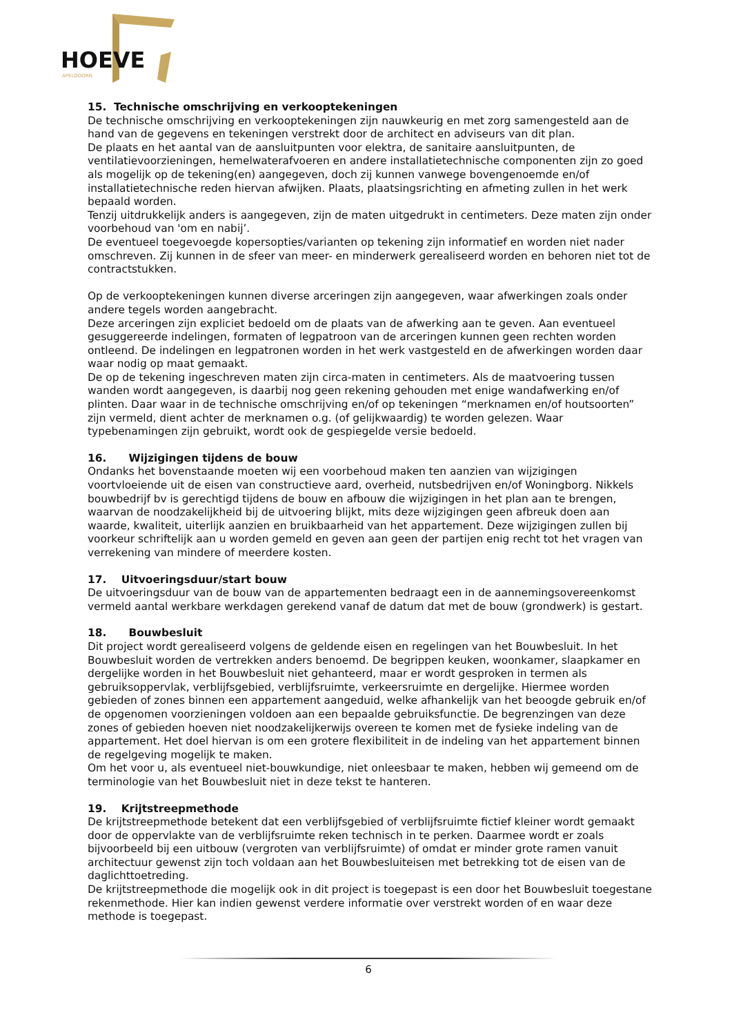HOEVE
APELDOORN
15. Technische omschrijving en verkooptekeningen
De technische omschrijving en verkooptekeningen zijn nauwkeurig en met zorg samengesteld aan de hand van de gegevens en tekeningen verstrekt door de architect en adviseurs van dit plan.
De plaats en het aantal van de aansluitpunten voor elektra, de sanitaire aansluitpunten, de ventilatievoorzieningen, hemelwaterafvoeren en andere installatietechnische componenten zijn zo goed als mogelijk op de tekening(en) aangegeven, doch zij kunnen vanwege bovengenoemde en/of installatietechnische reden hiervan afwijken. Plaats, plaatsingsrichting en afmeting zullen in het werk bepaald worden.
Tenzij uitdrukkelijk anders is aangegeven, zijn de maten uitgedrukt in centimeters. Deze maten zijn onder voorbehoud van 'om en nabij’.
De eventueel toegevoegde kopersopties/varianten op tekening zijn informatief en worden niet nader omschreven. Zij kunnen in de sfeer van meer- en minderwerk gerealiseerd worden en behoren niet tot de contractstukken.
Op de verkooptekeningen kunnen diverse arceringen zijn aangegeven, waar afwerkingen zoals onder andere tegels worden aangebracht.
Deze arceringen zijn expliciet bedoeld om de plaats van de afwerking aan te geven. Aan eventueel gesuggereerde indelingen, formaten of legpatroon van de arceringen kunnen geen rechten worden ontleend. De indelingen en legpatronen worden in het werk vastgesteld en de afwerkingen worden daar waar nodig op maat gemaakt.
De op de tekening ingeschreven maten zijn circa-maten in centimeters. Als de maatvoering tussen wanden wordt aangegeven, is daarbij nog geen rekening gehouden met enige wandafwerking en/of plinten. Daar waar in de technische omschrijving en/of op tekeningen “merknamen en/of houtsoorten” zijn vermeld, dient achter de merknamen o.g. (of gelijkwaardig) te worden gelezen. Waar typebenamingen zijn gebruikt, wordt ook de gespiegelde versie bedoeld.
16. Wijzigingen tijdens de bouw
Ondanks het bovenstaande moeten wij een voorbehoud maken ten aanzien van wijzigingen voortvloeiende uit de eisen van constructieve aard, overheid, nutsbedrijven en/of Woningborg. Nikkels bouwbedrijf bv is gerechtigd tijdens de bouw en afbouw die wijzigingen in het plan aan te brengen, waarvan de noodzakelijkheid bij de uitvoering blijkt, mits deze wijzigingen geen afbreuk doen aan waarde, kwaliteit, uiterlijk aanzien en bruikbaarheid van het appartement. Deze wijzigingen zullen bij voorkeur schriftelijk aan u worden gemeld en geven aan geen der partijen enig recht tot het vragen van verrekening van mindere of meerdere kosten.
17. Uitvoeringsduur/start bouw
De uitvoeringsduur van de bouw van de appartementen bedraagt een in de aannemingsovereenkomst vermeld aantal werkbare werkdagen gerekend vanaf de datum dat met de bouw (grondwerk) is gestart.
18. Bouwbesluit
Dit project wordt gerealiseerd volgens de geldende eisen en regelingen van het Bouwbesluit. In het Bouwbesluit worden de vertrekken anders benoemd. De begrippen keuken, woonkamer, slaapkamer en dergelijke worden in het Bouwbesluit niet gehanteerd, maar er wordt gesproken in termen als gebruiksoppervlak, verblijfsgebied, verblijfsruimte, verkeersruimte en dergelijke. Hiermee worden gebieden of zones binnen een appartement aangeduid, welke afhankelijk van het beoogde gebruik en/of de opgenomen voorzieningen voldoen aan een bepaalde gebruiksfunctie. De begrenzingen van deze zones of gebieden hoeven niet noodzakelijkerwijs overeen te komen met de fysieke indeling van de appartement. Het doel hiervan is om een grotere flexibiliteit in de indeling van het appartement binnen de regelgeving mogelijk te maken.
Om het voor u, als eventueel niet-bouwkundige, niet onleesbaar te maken, hebben wij gemeend om de terminologie van het Bouwbesluit niet in deze tekst te hanteren.
19. Krijtstreepmethode
De krijtstreepmethode betekent dat een verblijfsgebied of verblijfsruimte fictief kleiner wordt gemaakt door de oppervlakte van de verblijfsruimte reken technisch in te perken. Daarmee wordt er zoals bijvoorbeeld bij een uitbouw (vergroten van verblijfsruimte) of omdat er minder grote ramen vanuit architectuur gewenst zijn toch voldaan aan het Bouwbesluiteisen met betrekking tot de eisen van de daglichttoetreding.
De krijtstreepmethode die mogelijk ook in dit project is toegepast is een door het Bouwbesluit toegestane rekenmethode. Hier kan indien gewenst verdere informatie over verstrekt worden of en waar deze methode is toegepast.
6